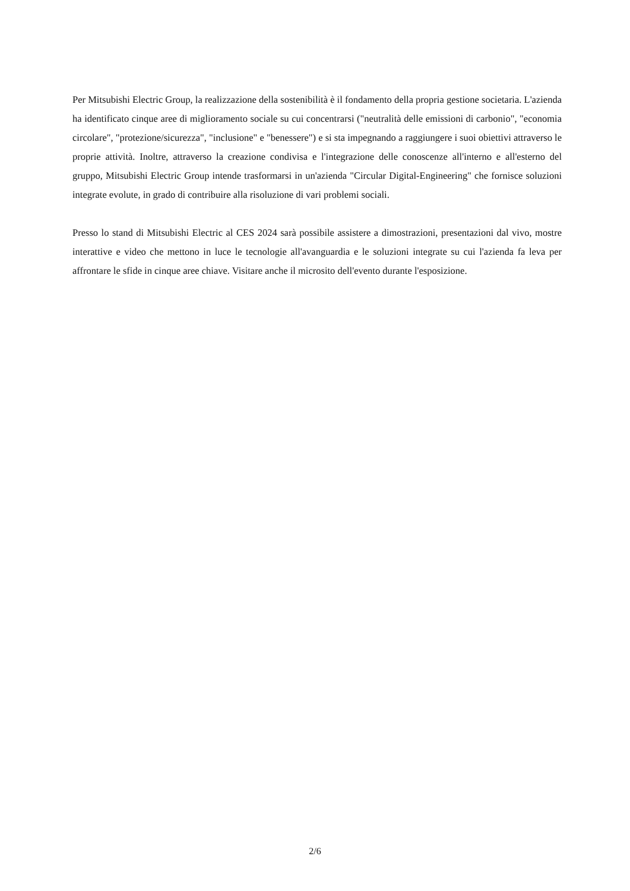Per Mitsubishi Electric Group, la realizzazione della sostenibilità è il fondamento della propria gestione societaria. L'azienda ha identificato cinque aree di miglioramento sociale su cui concentrarsi ("neutralità delle emissioni di carbonio", "economia circolare", "protezione/sicurezza", "inclusione" e "benessere") e si sta impegnando a raggiungere i suoi obiettivi attraverso le proprie attività. Inoltre, attraverso la creazione condivisa e l'integrazione delle conoscenze all'interno e all'esterno del gruppo, Mitsubishi Electric Group intende trasformarsi in un'azienda "Circular Digital-Engineering" che fornisce soluzioni integrate evolute, in grado di contribuire alla risoluzione di vari problemi sociali.
Presso lo stand di Mitsubishi Electric al CES 2024 sarà possibile assistere a dimostrazioni, presentazioni dal vivo, mostre interattive e video che mettono in luce le tecnologie all'avanguardia e le soluzioni integrate su cui l'azienda fa leva per affrontare le sfide in cinque aree chiave. Visitare anche il microsito dell'evento durante l'esposizione.
2/6